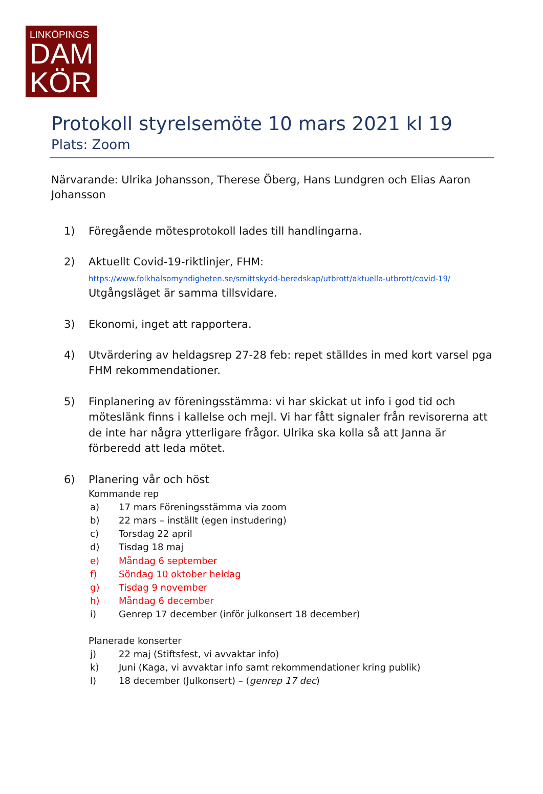LINKÖPINGS
DAM
KÖR
Protokoll styrelsemöte 10 mars 2021 kl 19
Plats: Zoom
Närvarande: Ulrika Johansson, Therese Öberg, Hans Lundgren och Elias Aaron Johansson
1) Föregående mötesprotokoll lades till handlingarna.
2) Aktuellt Covid-19-riktlinjer, FHM:
https://www.folkhalsomyndigheten.se/smittskydd-beredskap/utbrott/aktuella-utbrott/covid-19/
Utgångsläget är samma tillsvidare.
3) Ekonomi, inget att rapportera.
4) Utvärdering av heldagsrep 27-28 feb: repet ställdes in med kort varsel pga FHM rekommendationer.
5) Finplanering av föreningsstämma: vi har skickat ut info i god tid och möteslänk finns i kallelse och mejl. Vi har fått signaler från revisorerna att de inte har några ytterligare frågor. Ulrika ska kolla så att Janna är förberedd att leda mötet.
6) Planering vår och höst
Kommande rep
a) 17 mars Föreningsstämma via zoom
b) 22 mars – inställt (egen instudering)
c) Torsdag 22 april
d) Tisdag 18 maj
e) Måndag 6 september
f) Söndag 10 oktober heldag
g) Tisdag 9 november
h) Måndag 6 december
i) Genrep 17 december (inför julkonsert 18 december)
Planerade konserter
j) 22 maj (Stiftsfest, vi avvaktar info)
k) Juni (Kaga, vi avvaktar info samt rekommendationer kring publik)
l) 18 december (Julkonsert) – (genrep 17 dec)